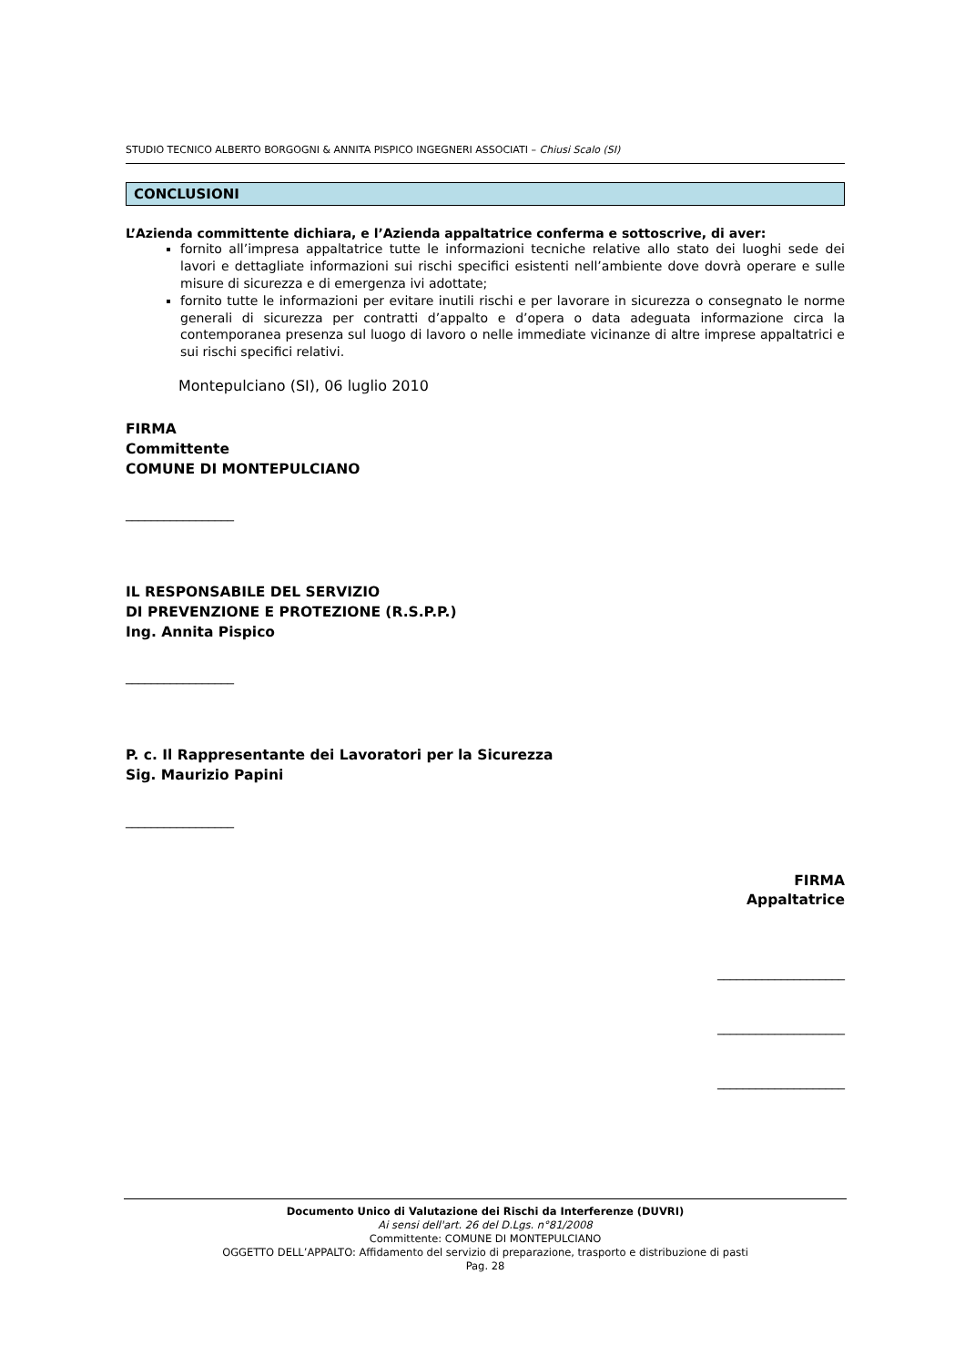STUDIO TECNICO ALBERTO BORGOGNI & ANNITA PISPICO INGEGNERI ASSOCIATI – Chiusi Scalo (SI)
CONCLUSIONI
L’Azienda committente dichiara, e l’Azienda appaltatrice conferma e sottoscrive, di aver:
fornito all’impresa appaltatrice tutte le informazioni tecniche relative allo stato dei luoghi sede dei lavori e dettagliate informazioni sui rischi specifici esistenti nell’ambiente dove dovrà operare e sulle misure di sicurezza e di emergenza ivi adottate;
fornito tutte le informazioni per evitare inutili rischi e per lavorare in sicurezza o consegnato le norme generali di sicurezza per contratti d’appalto e d’opera o data adeguata informazione circa la contemporanea presenza sul luogo di lavoro o nelle immediate vicinanze di altre imprese appaltatrici e sui rischi specifici relativi.
Montepulciano (SI), 06 luglio 2010
FIRMA
Committente
COMUNE DI MONTEPULCIANO
_________________
IL RESPONSABILE DEL SERVIZIO
DI PREVENZIONE E PROTEZIONE (R.S.P.P.)
Ing. Annita Pispico
_________________
P. c. Il Rappresentante dei Lavoratori per la Sicurezza
Sig. Maurizio Papini
_________________
FIRMA
Appaltatrice
____________________
____________________
____________________
Documento Unico di Valutazione dei Rischi da Interferenze (DUVRI)
Ai sensi dell'art. 26 del D.Lgs. n°81/2008
Committente: COMUNE DI MONTEPULCIANO
OGGETTO DELL’APPALTO: Affidamento del servizio di preparazione, trasporto e distribuzione di pasti
Pag. 28